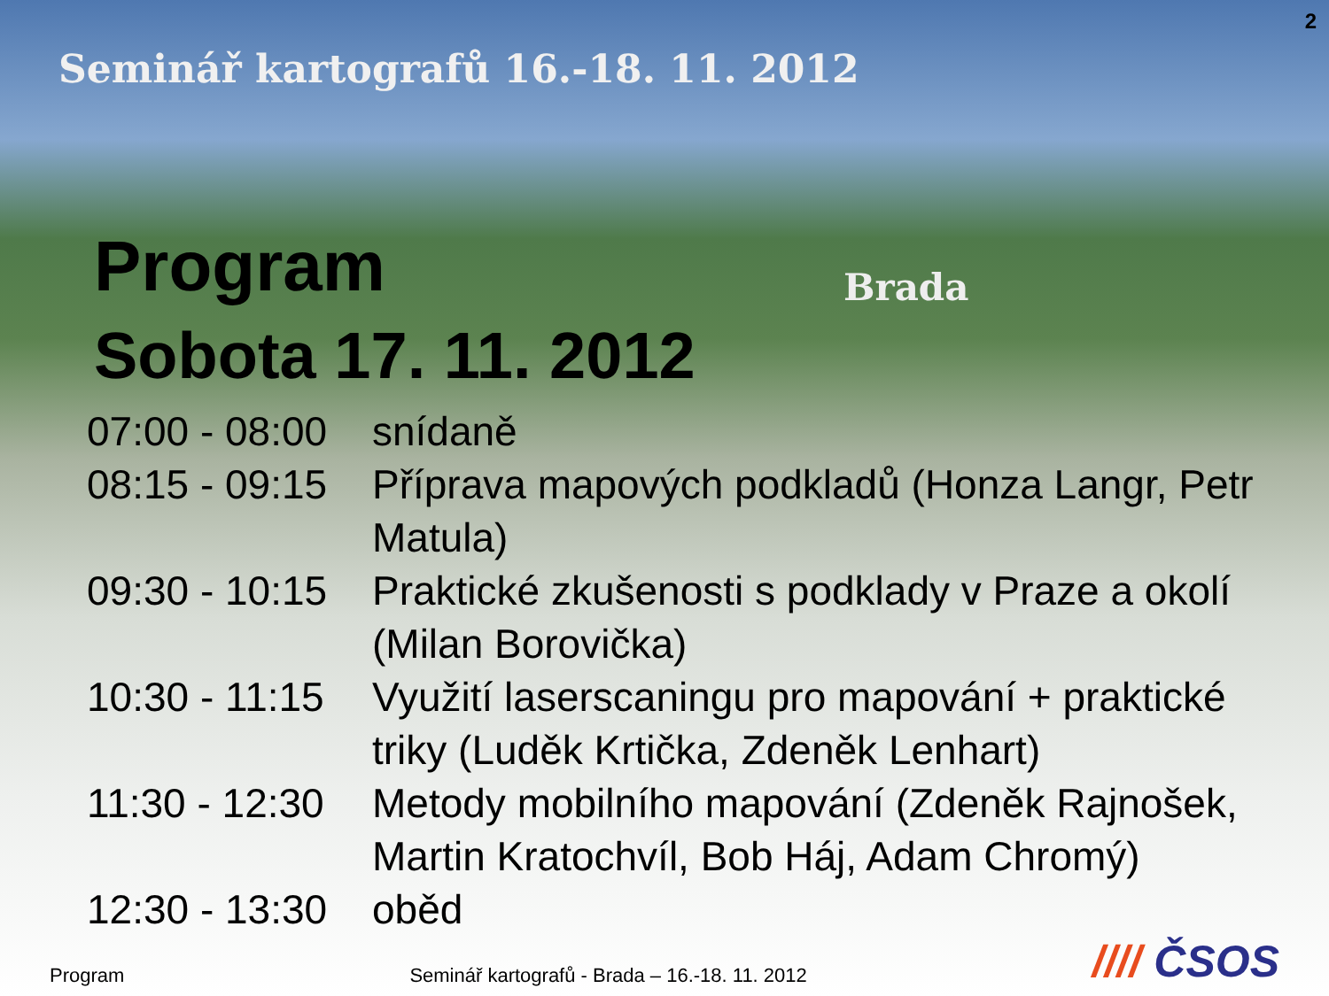2
Seminář kartografů 16.-18. 11. 2012
Brada
Program
Sobota 17. 11. 2012
07:00 - 08:00
snídaně
08:15 - 09:15
Příprava mapových podkladů (Honza Langr, Petr Matula)
09:30 - 10:15
Praktické zkušenosti s podklady v Praze a okolí (Milan Borovička)
10:30 - 11:15
Využití laserscaningu pro mapování + praktické triky (Luděk Krtička, Zdeněk Lenhart)
11:30 - 12:30
Metody mobilního mapování (Zdeněk Rajnošek, Martin Kratochvíl, Bob Háj, Adam Chromý)
12:30 - 13:30
oběd
Program
Seminář kartografů - Brada – 16.-18. 11. 2012
//// ČSOS